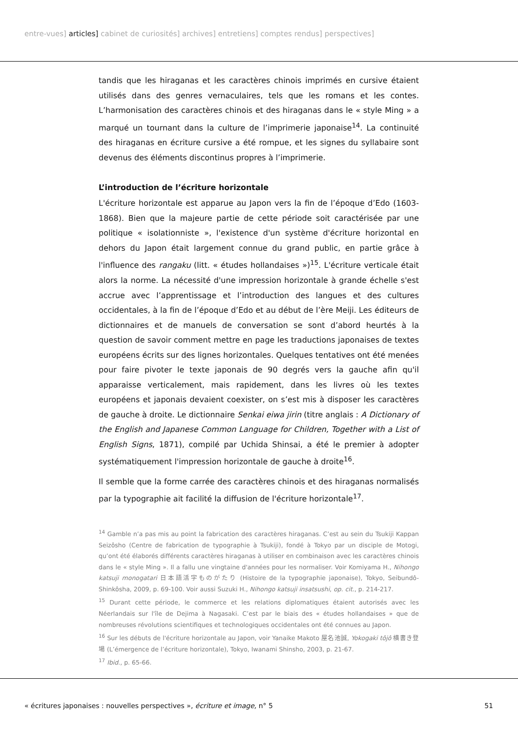entre-vues] articles] cabinet de curiosités] archives] entretiens] comptes rendus] perspectives]
tandis que les hiraganas et les caractères chinois imprimés en cursive étaient utilisés dans des genres vernaculaires, tels que les romans et les contes. L’harmonisation des caractères chinois et des hiraganas dans le « style Ming » a marqué un tournant dans la culture de l’imprimerie japonaise<sup>14</sup>. La continuité des hiraganas en écriture cursive a été rompue, et les signes du syllabaire sont devenus des éléments discontinus propres à l’imprimerie.
L’introduction de l’écriture horizontale
L'écriture horizontale est apparue au Japon vers la fin de l’époque d’Edo (1603-1868). Bien que la majeure partie de cette période soit caractérisée par une politique « isolationniste », l'existence d'un système d'écriture horizontal en dehors du Japon était largement connue du grand public, en partie grâce à l'influence des rangaku (litt. « études hollandaises »)<sup>15</sup>. L'écriture verticale était alors la norme. La nécessité d'une impression horizontale à grande échelle s'est accrue avec l’apprentissage et l’introduction des langues et des cultures occidentales, à la fin de l’époque d’Edo et au début de l’ère Meiji. Les éditeurs de dictionnaires et de manuels de conversation se sont d’abord heurtés à la question de savoir comment mettre en page les traductions japonaises de textes européens écrits sur des lignes horizontales. Quelques tentatives ont été menées pour faire pivoter le texte japonais de 90 degrés vers la gauche afin qu'il apparaisse verticalement, mais rapidement, dans les livres où les textes européens et japonais devaient coexister, on s’est mis à disposer les caractères de gauche à droite. Le dictionnaire Senkai eiwa jirin (titre anglais : A Dictionary of the English and Japanese Common Language for Children, Together with a List of English Signs, 1871), compilé par Uchida Shinsai, a été le premier à adopter systématiquement l'impression horizontale de gauche à droite<sup>16</sup>.
Il semble que la forme carrée des caractères chinois et des hiraganas normalisés par la typographie ait facilité la diffusion de l'écriture horizontale<sup>17</sup>.
<sup>14</sup> Gamble n’a pas mis au point la fabrication des caractères hiraganas. C’est au sein du Tsukiji Kappan Seizôsho (Centre de fabrication de typographie à Tsukiji), fondé à Tokyo par un disciple de Motogi, qu’ont été élaborés différents caractères hiraganas à utiliser en combinaison avec les caractères chinois dans le « style Ming ». Il a fallu une vingtaine d'années pour les normaliser. Voir Komiyama H., Nihongo katsuji monogatari 日本語活字ものがたり (Histoire de la typographie japonaise), Tokyo, Seibundô-Shinkôsha, 2009, p. 69-100. Voir aussi Suzuki H., Nihongo katsuji insatsushi, op. cit., p. 214-217.
<sup>15</sup> Durant cette période, le commerce et les relations diplomatiques étaient autorisés avec les Néerlandais sur l'île de Dejima à Nagasaki. C’est par le biais des « études hollandaises » que de nombreuses révolutions scientifiques et technologiques occidentales ont été connues au Japon.
<sup>16</sup> Sur les débuts de l'écriture horizontale au Japon, voir Yanaike Makoto 屋名池誠, Yokogaki tôjô 横書き登場 (L’émergence de l’écriture horizontale), Tokyo, Iwanami Shinsho, 2003, p. 21-67.
<sup>17</sup> Ibid., p. 65-66.
« écritures japonaises : nouvelles perspectives », écriture et image, n° 5 51